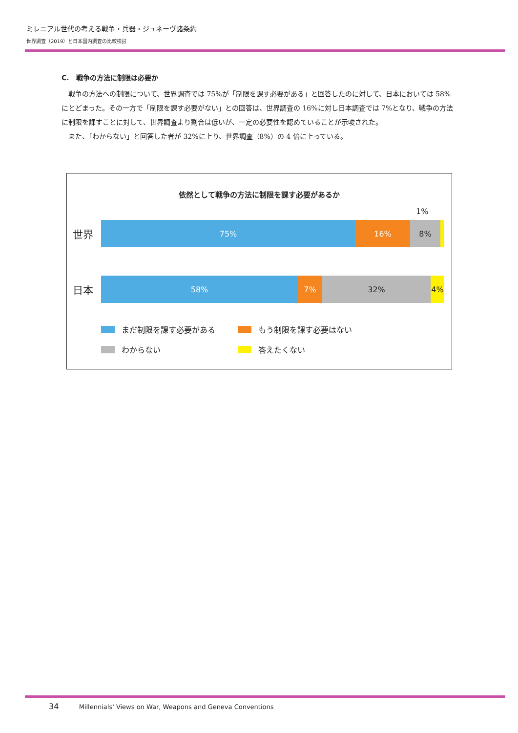ミレニアル世代の考える戦争・兵器・ジュネーヴ諸条約
世界調査（2019）と日本国内調査の比較検討
C.　戦争の方法に制限は必要か
戦争の方法への制限について、世界調査では 75%が「制限を課す必要がある」と回答したのに対して、日本においては 58%にとどまった。その一方で「制限を課す必要がない」との回答は、世界調査の 16%に対し日本調査では 7%となり、戦争の方法に制限を課すことに対して、世界調査より割合は低いが、一定の必要性を認めていることが示唆された。
また、「わからない」と回答した者が 32%に上り、世界調査（8%）の 4 倍に上っている。
依然として戦争の方法に制限を課す必要があるか
1%
世界
75% 16% 8%
日本
58% 7% 32% 4%
まだ制限を課す必要がある もう制限を課す必要はない
わからない 答えたくない
34 Millennials' Views on War, Weapons and Geneva Conventions